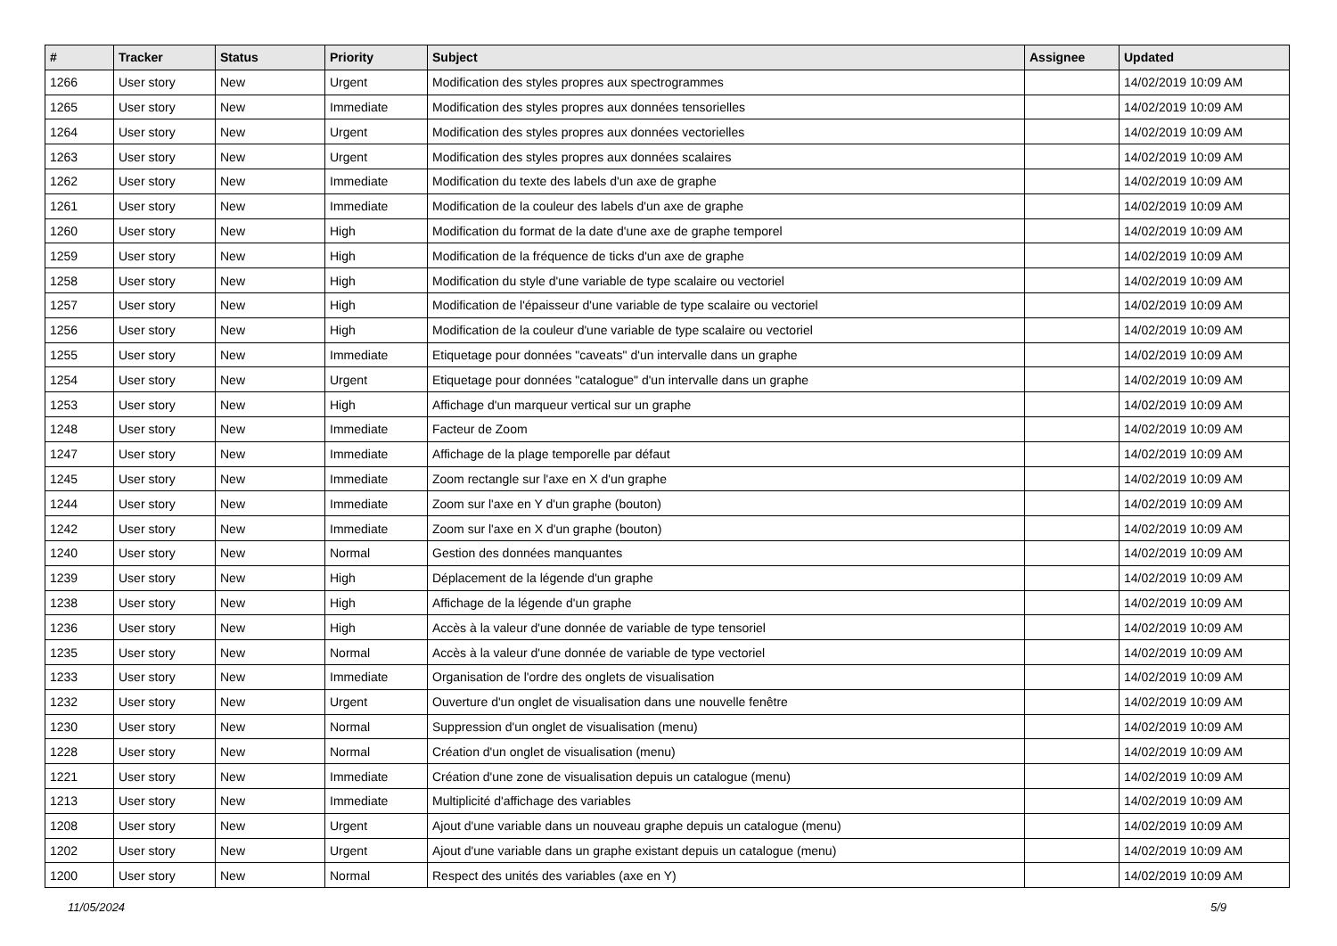| # | Tracker | Status | Priority | Subject | Assignee | Updated |
| --- | --- | --- | --- | --- | --- | --- |
| 1266 | User story | New | Urgent | Modification des styles propres aux spectrogrammes | | 14/02/2019 10:09 AM |
| 1265 | User story | New | Immediate | Modification des styles propres aux données tensorielles | | 14/02/2019 10:09 AM |
| 1264 | User story | New | Urgent | Modification des styles propres aux données vectorielles | | 14/02/2019 10:09 AM |
| 1263 | User story | New | Urgent | Modification des styles propres aux données scalaires | | 14/02/2019 10:09 AM |
| 1262 | User story | New | Immediate | Modification du texte des labels d'un axe de graphe | | 14/02/2019 10:09 AM |
| 1261 | User story | New | Immediate | Modification de la couleur des labels d'un axe de graphe | | 14/02/2019 10:09 AM |
| 1260 | User story | New | High | Modification du format de la date d'une axe de graphe temporel | | 14/02/2019 10:09 AM |
| 1259 | User story | New | High | Modification de la fréquence de ticks d'un axe de graphe | | 14/02/2019 10:09 AM |
| 1258 | User story | New | High | Modification du style d'une variable de type scalaire ou vectoriel | | 14/02/2019 10:09 AM |
| 1257 | User story | New | High | Modification de l'épaisseur d'une variable de type scalaire ou vectoriel | | 14/02/2019 10:09 AM |
| 1256 | User story | New | High | Modification de la couleur d'une variable de type scalaire ou vectoriel | | 14/02/2019 10:09 AM |
| 1255 | User story | New | Immediate | Etiquetage pour données "caveats" d'un intervalle dans un graphe | | 14/02/2019 10:09 AM |
| 1254 | User story | New | Urgent | Etiquetage pour données "catalogue" d'un intervalle dans un graphe | | 14/02/2019 10:09 AM |
| 1253 | User story | New | High | Affichage d'un marqueur vertical sur un graphe | | 14/02/2019 10:09 AM |
| 1248 | User story | New | Immediate | Facteur de Zoom | | 14/02/2019 10:09 AM |
| 1247 | User story | New | Immediate | Affichage de la plage temporelle par défaut | | 14/02/2019 10:09 AM |
| 1245 | User story | New | Immediate | Zoom rectangle sur l'axe en X d'un graphe | | 14/02/2019 10:09 AM |
| 1244 | User story | New | Immediate | Zoom sur l'axe en Y d'un graphe (bouton) | | 14/02/2019 10:09 AM |
| 1242 | User story | New | Immediate | Zoom sur l'axe en X d'un graphe (bouton) | | 14/02/2019 10:09 AM |
| 1240 | User story | New | Normal | Gestion des données manquantes | | 14/02/2019 10:09 AM |
| 1239 | User story | New | High | Déplacement de la légende d'un graphe | | 14/02/2019 10:09 AM |
| 1238 | User story | New | High | Affichage de la légende d'un graphe | | 14/02/2019 10:09 AM |
| 1236 | User story | New | High | Accès à la valeur d'une donnée de variable de type tensoriel | | 14/02/2019 10:09 AM |
| 1235 | User story | New | Normal | Accès à la valeur d'une donnée de variable de type vectoriel | | 14/02/2019 10:09 AM |
| 1233 | User story | New | Immediate | Organisation de l'ordre des onglets de visualisation | | 14/02/2019 10:09 AM |
| 1232 | User story | New | Urgent | Ouverture d'un onglet de visualisation dans une nouvelle fenêtre | | 14/02/2019 10:09 AM |
| 1230 | User story | New | Normal | Suppression d'un onglet de visualisation (menu) | | 14/02/2019 10:09 AM |
| 1228 | User story | New | Normal | Création d'un onglet de visualisation (menu) | | 14/02/2019 10:09 AM |
| 1221 | User story | New | Immediate | Création d'une zone de visualisation depuis un catalogue (menu) | | 14/02/2019 10:09 AM |
| 1213 | User story | New | Immediate | Multiplicité d'affichage des variables | | 14/02/2019 10:09 AM |
| 1208 | User story | New | Urgent | Ajout d'une variable dans un nouveau graphe depuis un catalogue (menu) | | 14/02/2019 10:09 AM |
| 1202 | User story | New | Urgent | Ajout d'une variable dans un graphe existant depuis un catalogue (menu) | | 14/02/2019 10:09 AM |
| 1200 | User story | New | Normal | Respect des unités des variables (axe en Y) | | 14/02/2019 10:09 AM |
11/05/2024 5/9